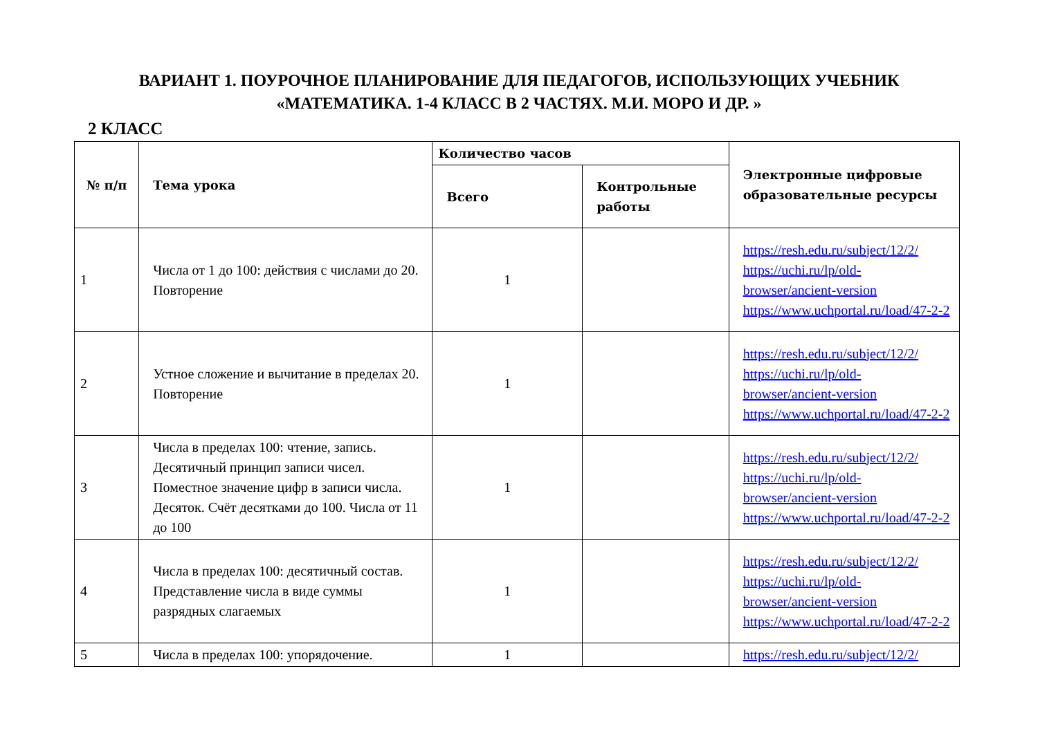ВАРИАНТ 1. ПОУРОЧНОЕ ПЛАНИРОВАНИЕ ДЛЯ ПЕДАГОГОВ, ИСПОЛЬЗУЮЩИХ УЧЕБНИК
«МАТЕМАТИКА. 1-4 КЛАСС В 2 ЧАСТЯХ. М.И. МОРО И ДР. »
2 КЛАСС
| № п/п | Тема урока | Количество часов | | Электронные цифровые образовательные ресурсы |
| --- | --- | --- | --- | --- |
| | | Всего | Контрольные работы | |
| 1 | Числа от 1 до 100: действия с числами до 20. Повторение | 1 | | https://resh.edu.ru/subject/12/2/ https://uchi.ru/lp/old-browser/ancient-version https://www.uchportal.ru/load/47-2-2 |
| 2 | Устное сложение и вычитание в пределах 20. Повторение | 1 | | https://resh.edu.ru/subject/12/2/ https://uchi.ru/lp/old-browser/ancient-version https://www.uchportal.ru/load/47-2-2 |
| 3 | Числа в пределах 100: чтение, запись. Десятичный принцип записи чисел. Поместное значение цифр в записи числа. Десяток. Счёт десятками до 100. Числа от 11 до 100 | 1 | | https://resh.edu.ru/subject/12/2/ https://uchi.ru/lp/old-browser/ancient-version https://www.uchportal.ru/load/47-2-2 |
| 4 | Числа в пределах 100: десятичный состав. Представление числа в виде суммы разрядных слагаемых | 1 | | https://resh.edu.ru/subject/12/2/ https://uchi.ru/lp/old-browser/ancient-version https://www.uchportal.ru/load/47-2-2 |
| 5 | Числа в пределах 100: упорядочение. | 1 | | https://resh.edu.ru/subject/12/2/ |